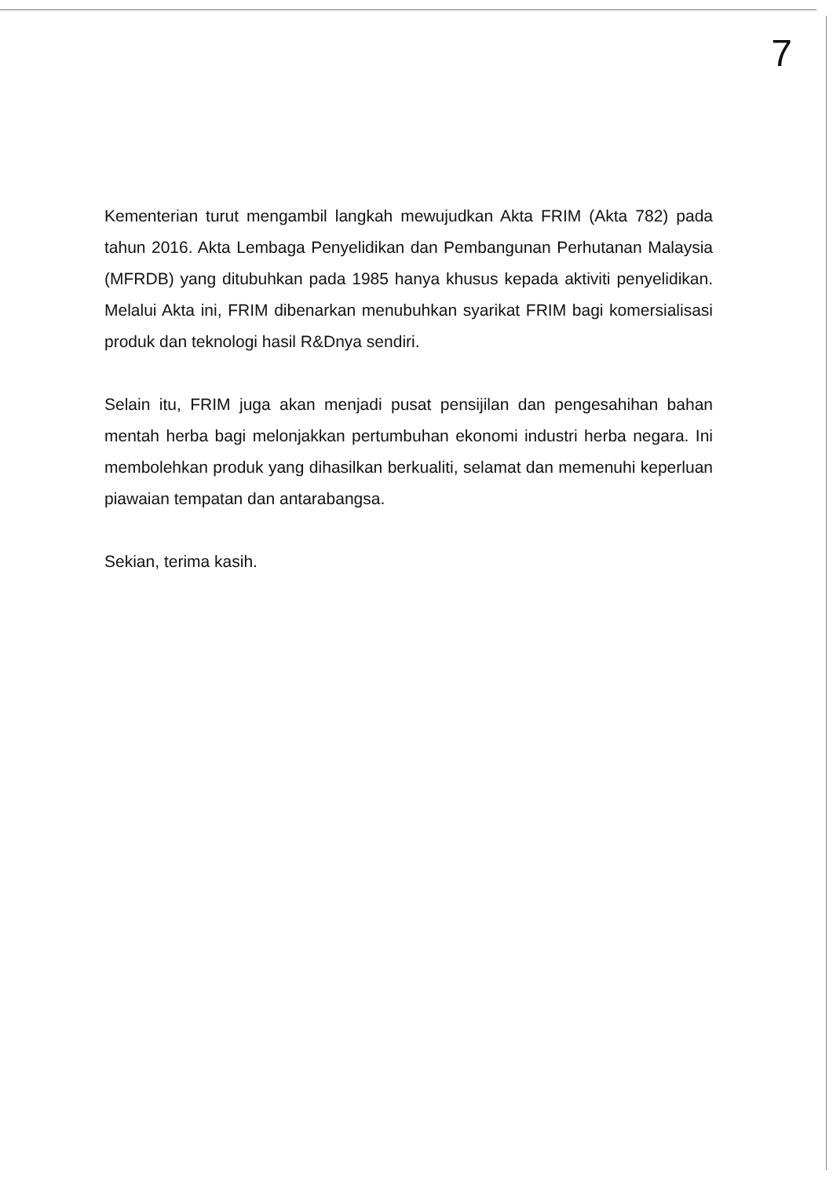7
Kementerian turut mengambil langkah mewujudkan Akta FRIM (Akta 782) pada tahun 2016. Akta Lembaga Penyelidikan dan Pembangunan Perhutanan Malaysia (MFRDB) yang ditubuhkan pada 1985 hanya khusus kepada aktiviti penyelidikan. Melalui Akta ini, FRIM dibenarkan menubuhkan syarikat FRIM bagi komersialisasi produk dan teknologi hasil R&Dnya sendiri.
Selain itu, FRIM juga akan menjadi pusat pensijilan dan pengesahihan bahan mentah herba bagi melonjakkan pertumbuhan ekonomi industri herba negara. Ini membolehkan produk yang dihasilkan berkualiti, selamat dan memenuhi keperluan piawaian tempatan dan antarabangsa.
Sekian, terima kasih.